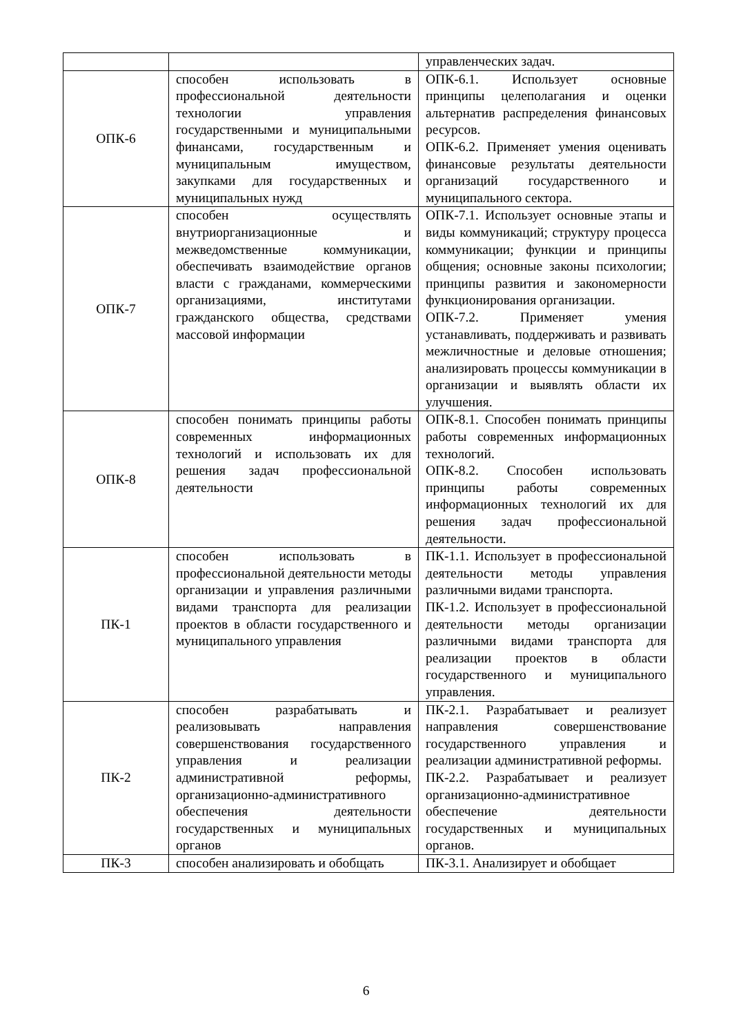| | | управленческих задач. |
| ОПК-6 | способен использовать в профессиональной деятельности технологии управления государственными и муниципальными финансами, государственным и муниципальным имуществом, закупками для государственных и муниципальных нужд | ОПК-6.1. Использует основные принципы целеполагания и оценки альтернатив распределения финансовых ресурсов. ОПК-6.2. Применяет умения оценивать финансовые результаты деятельности организаций государственного и муниципального сектора. |
| ОПК-7 | способен осуществлять внутриорганизационные и межведомственные коммуникации, обеспечивать взаимодействие органов власти с гражданами, коммерческими организациями, институтами гражданского общества, средствами массовой информации | ОПК-7.1. Использует основные этапы и виды коммуникаций; структуру процесса коммуникации; функции и принципы общения; основные законы психологии; принципы развития и закономерности функционирования организации. ОПК-7.2. Применяет умения устанавливать, поддерживать и развивать межличностные и деловые отношения; анализировать процессы коммуникации в организации и выявлять области их улучшения. |
| ОПК-8 | способен понимать принципы работы современных информационных технологий и использовать их для решения задач профессиональной деятельности | ОПК-8.1. Способен понимать принципы работы современных информационных технологий. ОПК-8.2. Способен использовать принципы работы современных информационных технологий их для решения задач профессиональной деятельности. |
| ПК-1 | способен использовать в профессиональной деятельности методы организации и управления различными видами транспорта для реализации проектов в области государственного и муниципального управления | ПК-1.1. Использует в профессиональной деятельности методы управления различными видами транспорта. ПК-1.2. Использует в профессиональной деятельности методы организации различными видами транспорта для реализации проектов в области государственного и муниципального управления. |
| ПК-2 | способен разрабатывать и реализовывать направления совершенствования государственного управления и реализации административной реформы, организационно-административного обеспечения деятельности государственных и муниципальных органов | ПК-2.1. Разрабатывает и реализует направления совершенствование государственного управления и реализации административной реформы. ПК-2.2. Разрабатывает и реализует организационно-административное обеспечение деятельности государственных и муниципальных органов. |
| ПК-3 | способен анализировать и обобщать | ПК-3.1. Анализирует и обобщает |
6